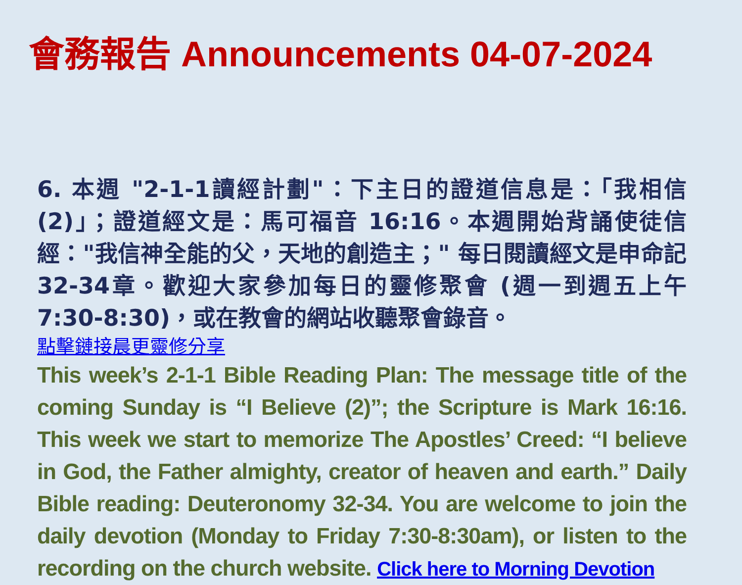會務報告 Announcements 04-07-2024
6. 本週 "2-1-1讀經計劃"：下主日的證道信息是：「我相信(2)」；證道經文是：馬可福音 16:16。本週開始背誦使徒信經："我信神全能的父，天地的創造主；" 每日閱讀經文是申命記 32-34章。歡迎大家參加每日的靈修聚會 (週一到週五上午7:30-8:30)，或在教會的網站收聽聚會錄音。
點擊鏈接晨更靈修分享
This week’s 2-1-1 Bible Reading Plan: The message title of the coming Sunday is “I Believe (2)”; the Scripture is Mark 16:16. This week we start to memorize The Apostles’ Creed: “I believe in God, the Father almighty, creator of heaven and earth.” Daily Bible reading: Deuteronomy 32-34. You are welcome to join the daily devotion (Monday to Friday 7:30-8:30am), or listen to the recording on the church website. Click here to Morning Devotion